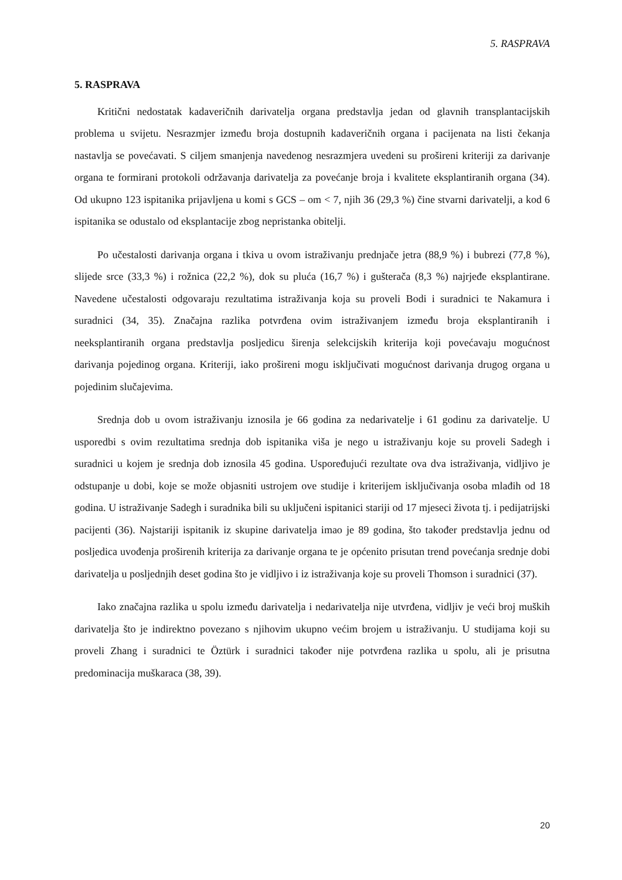5. RASPRAVA
5. RASPRAVA
Kritični nedostatak kadaveričnih darivatelja organa predstavlja jedan od glavnih transplantacijskih problema u svijetu. Nesrazmjer između broja dostupnih kadaveričnih organa i pacijenata na listi čekanja nastavlja se povećavati. S ciljem smanjenja navedenog nesrazmjera uvedeni su prošireni kriteriji za darivanje organa te formirani protokoli održavanja darivatelja za povećanje broja i kvalitete eksplantiranih organa (34). Od ukupno 123 ispitanika prijavljena u komi s GCS – om < 7, njih 36 (29,3 %) čine stvarni darivatelji, a kod 6 ispitanika se odustalo od eksplantacije zbog nepristanka obitelji.
Po učestalosti darivanja organa i tkiva u ovom istraživanju prednjače jetra (88,9 %) i bubrezi (77,8 %), slijede srce (33,3 %) i rožnica (22,2 %), dok su pluća (16,7 %) i gušterača (8,3 %) najrjeđe eksplantirane. Navedene učestalosti odgovaraju rezultatima istraživanja koja su proveli Bodi i suradnici te Nakamura i suradnici (34, 35). Značajna razlika potvrđena ovim istraživanjem između broja eksplantiranih i neeksplantiranih organa predstavlja posljedicu širenja selekcijskih kriterija koji povećavaju mogućnost darivanja pojedinog organa. Kriteriji, iako prošireni mogu isključivati mogućnost darivanja drugog organa u pojedinim slučajevima.
Srednja dob u ovom istraživanju iznosila je 66 godina za nedarivatelje i 61 godinu za darivatelje. U usporedbi s ovim rezultatima srednja dob ispitanika viša je nego u istraživanju koje su proveli Sadegh i suradnici u kojem je srednja dob iznosila 45 godina. Uspoređujući rezultate ova dva istraživanja, vidljivo je odstupanje u dobi, koje se može objasniti ustrojem ove studije i kriterijem isključivanja osoba mlađih od 18 godina. U istraživanje Sadegh i suradnika bili su uključeni ispitanici stariji od 17 mjeseci života tj. i pedijatrijski pacijenti (36). Najstariji ispitanik iz skupine darivatelja imao je 89 godina, što također predstavlja jednu od posljedica uvođenja proširenih kriterija za darivanje organa te je općenito prisutan trend povećanja srednje dobi darivatelja u posljednjih deset godina što je vidljivo i iz istraživanja koje su proveli Thomson i suradnici (37).
Iako značajna razlika u spolu između darivatelja i nedarivatelja nije utvrđena, vidljiv je veći broj muških darivatelja što je indirektno povezano s njihovim ukupno većim brojem u istraživanju. U studijama koji su proveli Zhang i suradnici te Öztürk i suradnici također nije potvrđena razlika u spolu, ali je prisutna predominacija muškaraca (38, 39).
20